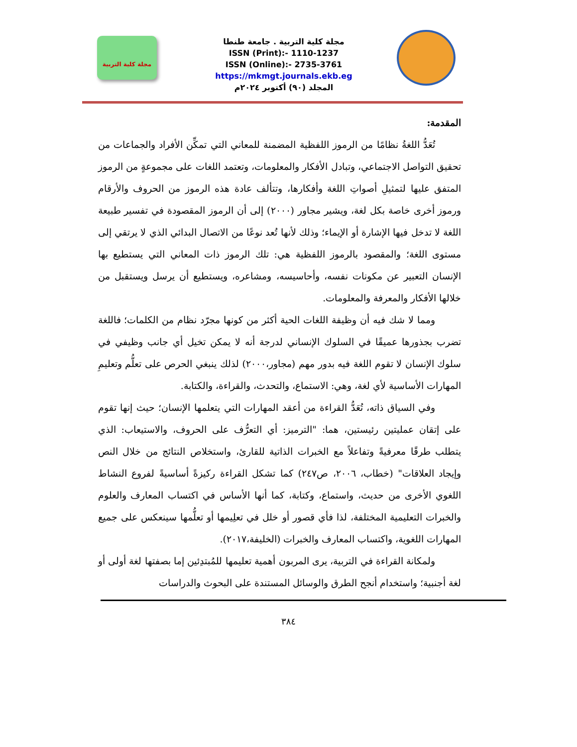مجلة كلية التربية
مجلة كلية التربية . جامعة طنطا
ISSN (Print):- 1110-1237
ISSN (Online):- 2735-3761
https://mkmgt.journals.ekb.eg
المجلد (٩٠) أكتوبر ٢٠٢٤م
المقدمة:
تُعَدُّ اللغةُ نظامًا من الرموز اللفظية المضمنة للمعاني التي تمكِّن الأفراد والجماعات من تحقيق التواصل الاجتماعي، وتبادل الأفكار والمعلومات، وتعتمد اللغات على مجموعةٍ من الرموز المتفق عليها لتمثيلِ أصواتِ اللغة وأفكارها، وتتألف عادة هذه الرموز من الحروف والأرقام ورموز أخرى خاصة بكل لغة، ويشير مجاور (٢٠٠٠) إلى أن الرموز المقصودة في تفسير طبيعة اللغة لا تدخل فيها الإشارة أو الإيماء؛ وذلك لأنها تُعد نوعًا من الاتصال البدائي الذي لا يرتقي إلى مستوى اللغة؛ والمقصود بالرموز اللفظية هي: تلك الرموز ذات المعاني التي يستطيع بها الإنسان التعبير عن مكونات نفسه، وأحاسيسه، ومشاعره، ويستطيع أن يرسل ويستقبل من خلالها الأفكار والمعرفة والمعلومات.
ومما لا شك فيه أن وظيفة اللغات الحية أكثر من كونها مجرّد نظام من الكلمات؛ فاللغة تضرب بجذورها عميقًا في السلوك الإنساني لدرجة أنه لا يمكن تخيل أي جانب وظيفي في سلوك الإنسان لا تقوم اللغة فيه بدور مهم (مجاور،٢٠٠٠) لذلك ينبغي الحرص على تعلُّم وتعليمِ المهارات الأساسية لأي لغة، وهي: الاستماع، والتحدث، والقراءة، والكتابة.
وفي السياق ذاته، تُعَدُّ القراءة من أعقد المهارات التي يتعلمها الإنسان؛ حيث إنها تقوم على إتقان عمليتين رئيستين، هما: "الترميز: أي التعرُّف على الحروف، والاستيعاب: الذي يتطلب طرقًا معرفيةً وتفاعلاً مع الخبرات الذاتية للقارئ، واستخلاص النتائج من خلال النص وإيجاد العلاقات" (خطاب، ٢٠٠٦، ص٢٤٧) كما تشكل القراءة ركيزةً أساسيةً لفروع النشاط اللغوي الأخرى من حديث، واستماع، وكتابة، كما أنها الأساس في اكتساب المعارف والعلوم والخبرات التعليمية المختلفة، لذا فأي قصور أو خلل في تعلِيمها أو تعلُّمها سينعكس على جميع المهارات اللغوية، واكتساب المعارف والخبرات (الخليفة،٢٠١٧).
ولمكانة القراءة في التربية، يرى المربون أهمية تعليمها للمُبتدِئين إما بصفتها لغة أولى أو لغة أجنبية؛ واستخدام أنجح الطرق والوسائل المستندة على البحوث والدراسات
٣٨٤